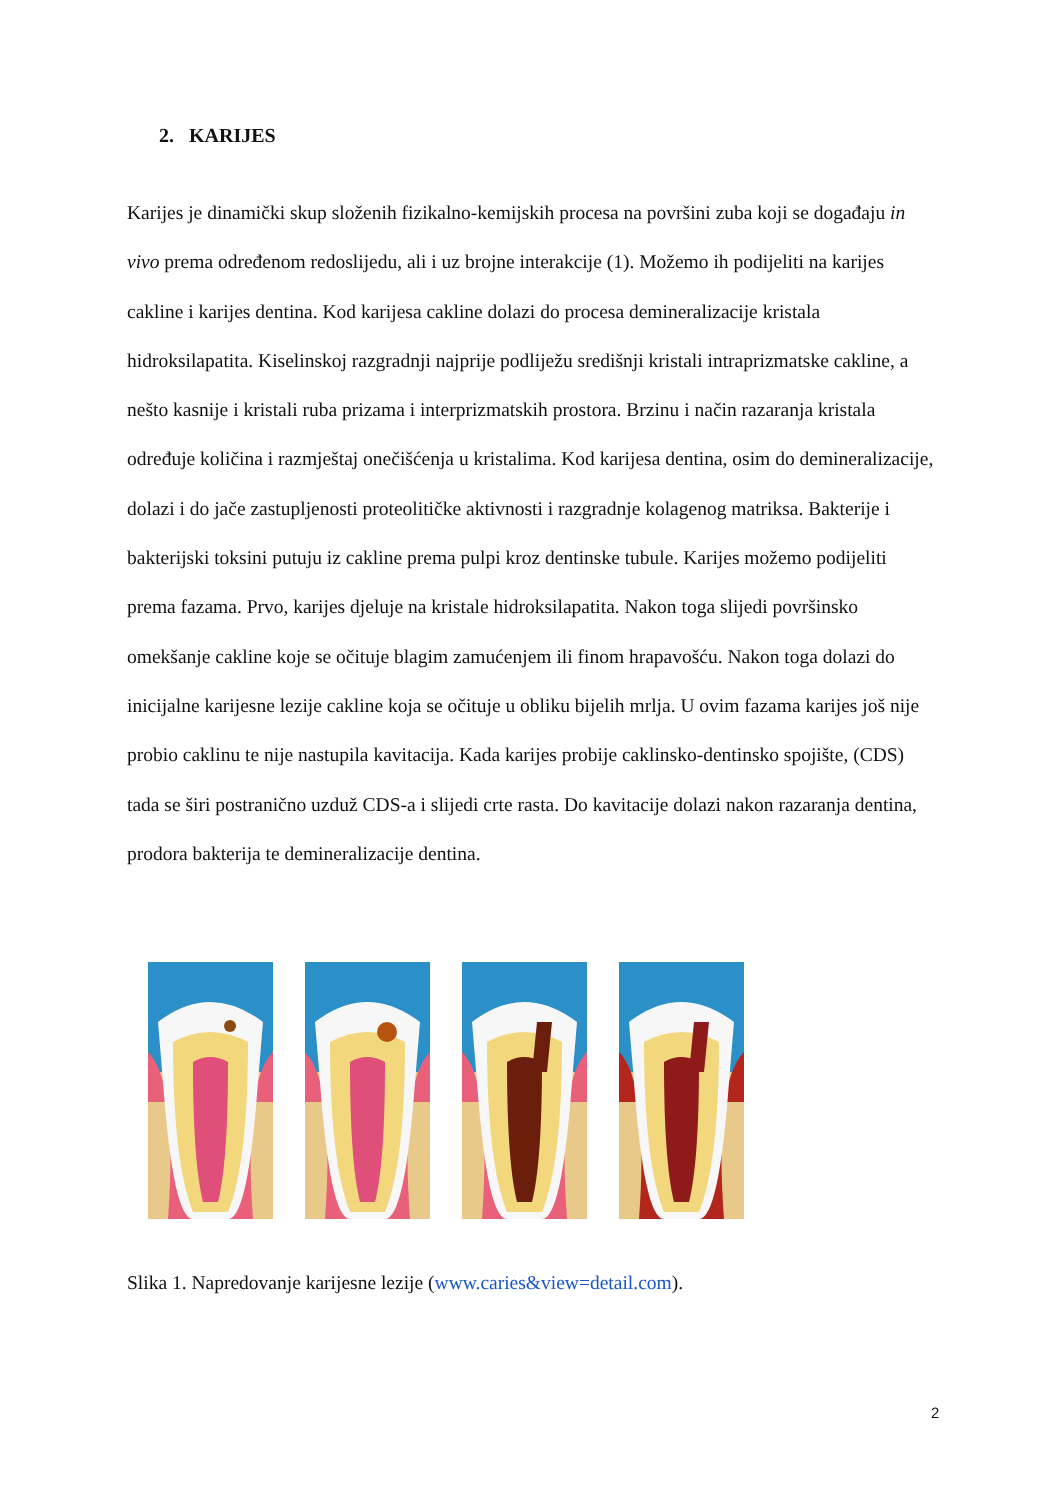2. KARIJES
Karijes je dinamički skup složenih fizikalno-kemijskih procesa na površini zuba koji se događaju in vivo prema određenom redoslijedu, ali i uz brojne interakcije (1). Možemo ih podijeliti na karijes cakline i karijes dentina. Kod karijesa cakline dolazi do procesa demineralizacije kristala hidroksilapatita. Kiselinskoj razgradnji najprije podliježu središnji kristali intraprizmatske cakline, a nešto kasnije i kristali ruba prizama i interprizmatskih prostora. Brzinu i način razaranja kristala određuje količina i razmještaj onečišćenja u kristalima. Kod karijesa dentina, osim do demineralizacije, dolazi i do jače zastupljenosti proteolitičke aktivnosti i razgradnje kolagenog matriksa. Bakterije i bakterijski toksini putuju iz cakline prema pulpi kroz dentinske tubule. Karijes možemo podijeliti prema fazama. Prvo, karijes djeluje na kristale hidroksilapatita. Nakon toga slijedi površinsko omekšanje cakline koje se očituje blagim zamućenjem ili finom hrapavošću. Nakon toga dolazi do inicijalne karijesne lezije cakline koja se očituje u obliku bijelih mrlja. U ovim fazama karijes još nije probio caklinu te nije nastupila kavitacija. Kada karijes probije caklinsko-dentinsko spojište, (CDS) tada se širi postranično uzduž CDS-a i slijedi crte rasta. Do kavitacije dolazi nakon razaranja dentina, prodora bakterija te demineralizacije dentina.
Slika 1. Napredovanje karijesne lezije (www.caries&view=detail.com).
2